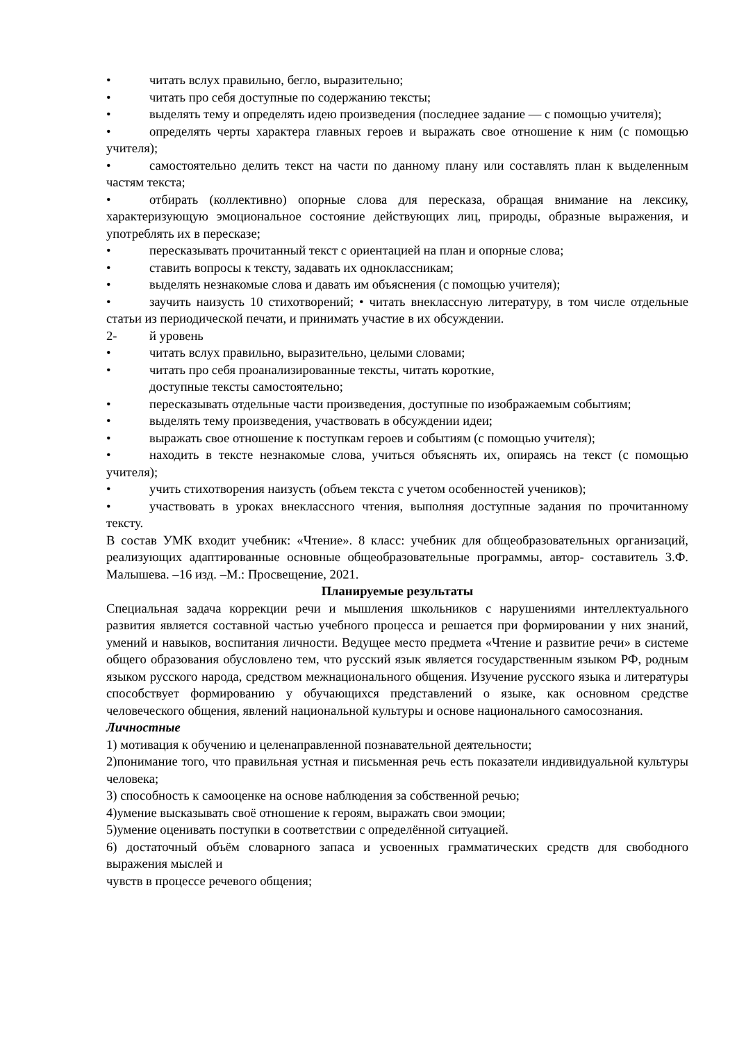• читать вслух правильно, бегло, выразительно;
• читать про себя доступные по содержанию тексты;
• выделять тему и определять идею произведения (последнее задание — с помощью учителя);
• определять черты характера главных героев и выражать свое отношение к ним (с помощью учителя);
• самостоятельно делить текст на части по данному плану или составлять план к выделенным частям текста;
• отбирать (коллективно) опорные слова для пересказа, обращая внимание на лексику, характеризующую эмоциональное состояние действующих лиц, природы, образные выражения, и употреблять их в пересказе;
• пересказывать прочитанный текст с ориентацией на план и опорные слова;
• ставить вопросы к тексту, задавать их одноклассникам;
• выделять незнакомые слова и давать им объяснения (с помощью учителя);
• заучить наизусть 10 стихотворений; • читать внеклассную литературу, в том числе отдельные статьи из периодической печати, и принимать участие в их обсуждении.
2- й уровень
• читать вслух правильно, выразительно, целыми словами;
• читать про себя проанализированные тексты, читать короткие,
доступные тексты самостоятельно;
• пересказывать отдельные части произведения, доступные по изображаемым событиям;
• выделять тему произведения, участвовать в обсуждении идеи;
• выражать свое отношение к поступкам героев и событиям (с помощью учителя);
• находить в тексте незнакомые слова, учиться объяснять их, опираясь на текст (с помощью учителя);
• учить стихотворения наизусть (объем текста с учетом особенностей учеников);
• участвовать в уроках внеклассного чтения, выполняя доступные задания по прочитанному тексту.
В состав УМК входит учебник: «Чтение». 8 класс: учебник для общеобразовательных организаций, реализующих адаптированные основные общеобразовательные программы, автор- составитель З.Ф. Малышева. –16 изд. –М.: Просвещение, 2021.
Планируемые результаты
Специальная задача коррекции речи и мышления школьников с нарушениями интеллектуального развития является составной частью учебного процесса и решается при формировании у них знаний, умений и навыков, воспитания личности. Ведущее место предмета «Чтение и развитие речи» в системе общего образования обусловлено тем, что русский язык является государственным языком РФ, родным языком русского народа, средством межнационального общения. Изучение русского языка и литературы способствует формированию у обучающихся представлений о языке, как основном средстве человеческого общения, явлений национальной культуры и основе национального самосознания.
Личностные
1) мотивация к обучению и целенаправленной познавательной деятельности;
2)понимание того, что правильная устная и письменная речь есть показатели индивидуальной культуры человека;
3) способность к самооценке на основе наблюдения за собственной речью;
4)умение высказывать своё отношение к героям, выражать свои эмоции;
5)умение оценивать поступки в соответствии с определённой ситуацией.
6) достаточный объём словарного запаса и усвоенных грамматических средств для свободного выражения мыслей и
чувств в процессе речевого общения;